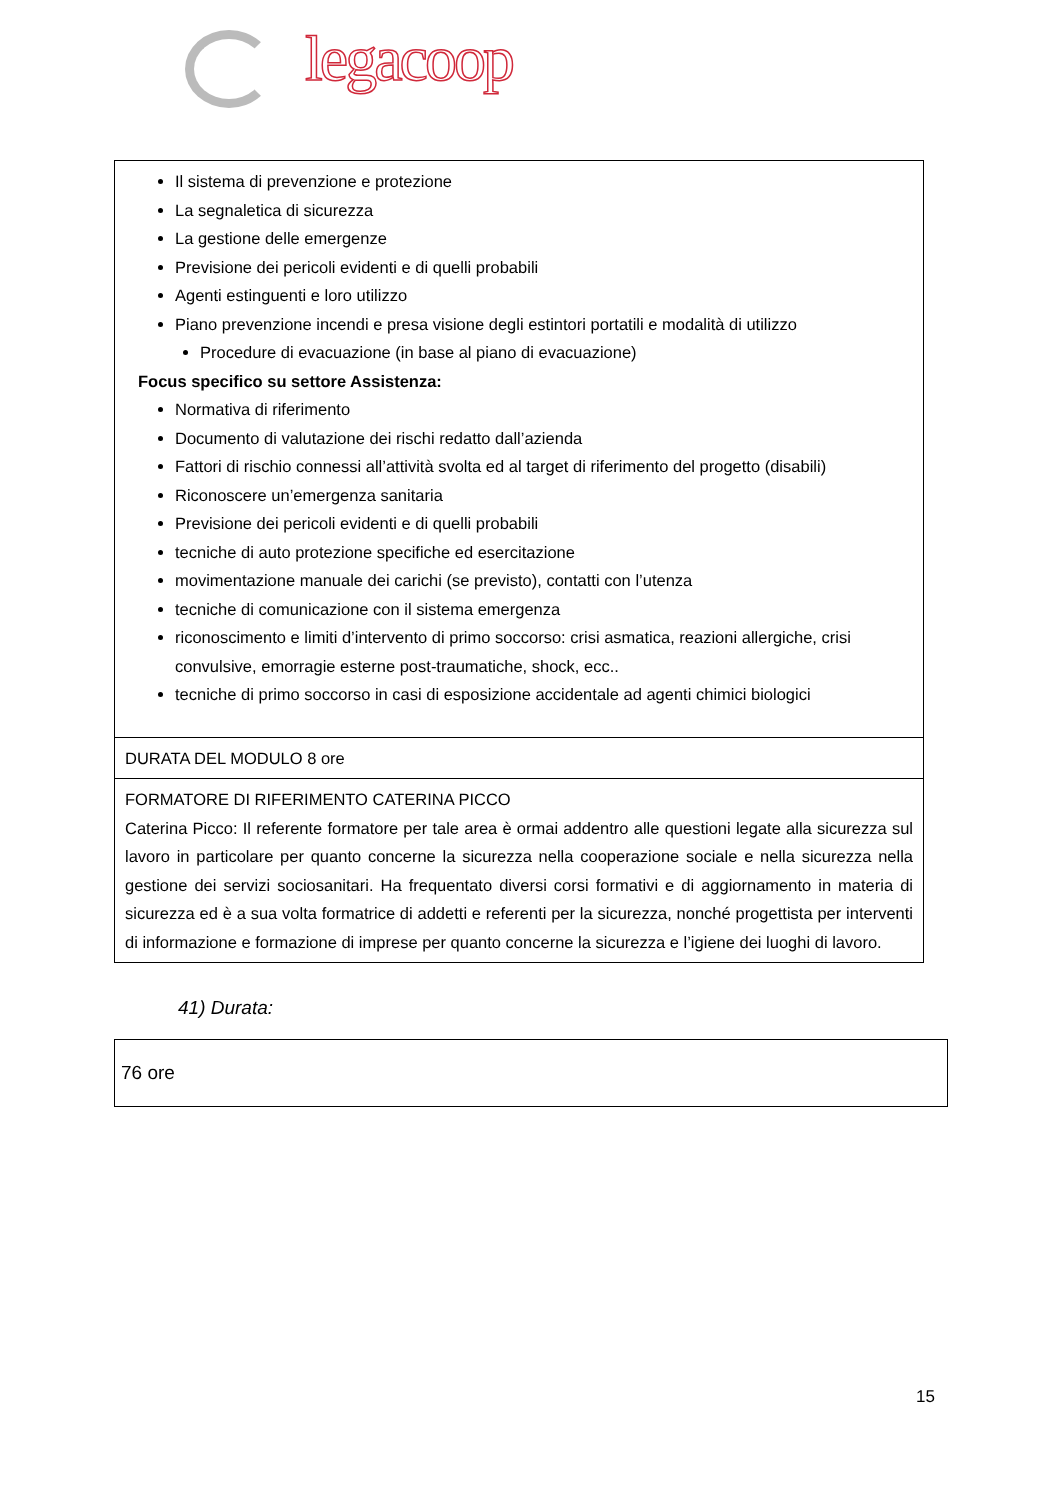legacoop
| Il sistema di prevenzione e protezione La segnaletica di sicurezza La gestione delle emergenze Previsione dei pericoli evidenti e di quelli probabili Agenti estinguenti e loro utilizzo Piano prevenzione incendi e presa visione degli estintori portatili e modalità di utilizzo Procedure di evacuazione (in base al piano di evacuazione) Focus specifico su settore Assistenza: Normativa di riferimento Documento di valutazione dei rischi redatto dall’azienda Fattori di rischio connessi all’attività svolta ed al target di riferimento del progetto (disabili) Riconoscere un’emergenza sanitaria Previsione dei pericoli evidenti e di quelli probabili tecniche di auto protezione specifiche ed esercitazione movimentazione manuale dei carichi (se previsto), contatti con l’utenza tecniche di comunicazione con il sistema emergenza riconoscimento e limiti d’intervento di primo soccorso: crisi asmatica, reazioni allergiche, crisi convulsive, emorragie esterne post-traumatiche, shock, ecc.. tecniche di primo soccorso in casi di esposizione accidentale ad agenti chimici biologici |
| DURATA DEL MODULO 8 ore |
| FORMATORE DI RIFERIMENTO CATERINA PICCO Caterina Picco: Il referente formatore per tale area è ormai addentro alle questioni legate alla sicurezza sul lavoro in particolare per quanto concerne la sicurezza nella cooperazione sociale e nella sicurezza nella gestione dei servizi sociosanitari. Ha frequentato diversi corsi formativi e di aggiornamento in materia di sicurezza ed è a sua volta formatrice di addetti e referenti per la sicurezza, nonché progettista per interventi di informazione e formazione di imprese per quanto concerne la sicurezza e l’igiene dei luoghi di lavoro. |
41) Durata:
76 ore
15